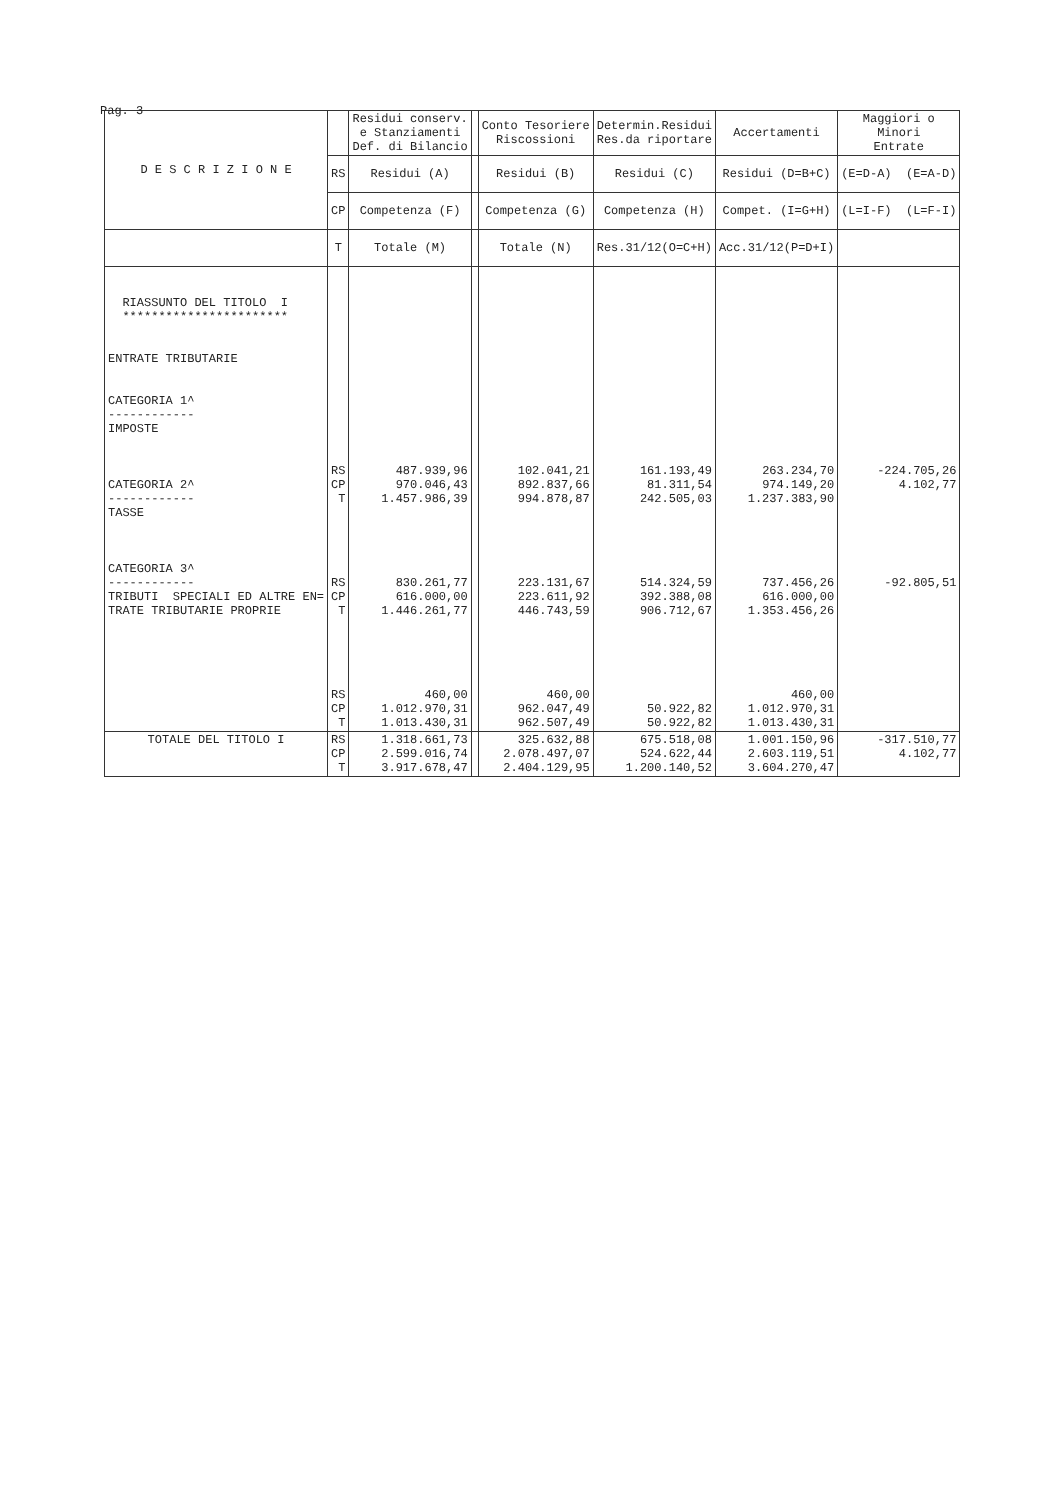Pag. 3
| D E S C R I Z I O N E | | Residui conserv. e Stanziamenti Def. di Bilancio | | Conto Tesoriere Riscossioni | Determin.Residui Res.da riportare | Accertamenti | Maggiori o Minori Entrate |
| --- | --- | --- | --- | --- | --- | --- | --- |
| | RS | Residui (A) | | Residui (B) | Residui (C) | Residui (D=B+C) | (E=D-A) (E=A-D) |
| | CP | Competenza (F) | | Competenza (G) | Competenza (H) | Compet. (I=G+H) | (L=I-F) (L=F-I) |
| | T | Totale (M) | | Totale (N) | Res.31/12(O=C+H) | Acc.31/12(P=D+I) | |
| RIASSUNTO DEL TITOLO I *********************** ENTRATE TRIBUTARIE CATEGORIA 1^ ------------ IMPOSTE CATEGORIA 2^ ------------ TASSE CATEGORIA 3^ ------------ TRIBUTI SPECIALI ED ALTRE EN= TRATE TRIBUTARIE PROPRIE | RS CP T RS CP T RS CP T | 487.939,96 970.046,43 1.457.986,39 830.261,77 616.000,00 1.446.261,77 460,00 1.012.970,31 1.013.430,31 | | 102.041,21 892.837,66 994.878,87 223.131,67 223.611,92 446.743,59 460,00 962.047,49 962.507,49 | 161.193,49 81.311,54 242.505,03 514.324,59 392.388,08 906.712,67 50.922,82 50.922,82 | 263.234,70 974.149,20 1.237.383,90 737.456,26 616.000,00 1.353.456,26 460,00 1.012.970,31 1.013.430,31 | -224.705,26 4.102,77 -92.805,51 |
| TOTALE DEL TITOLO I | RS CP T | 1.318.661,73 2.599.016,74 3.917.678,47 | | 325.632,88 2.078.497,07 2.404.129,95 | 675.518,08 524.622,44 1.200.140,52 | 1.001.150,96 2.603.119,51 3.604.270,47 | -317.510,77 4.102,77 |